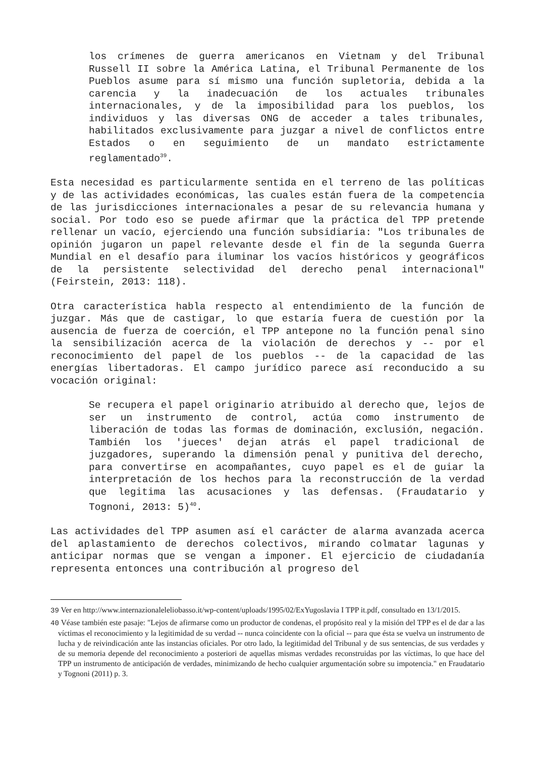los crímenes de guerra americanos en Vietnam y del Tribunal Russell II sobre la América Latina, el Tribunal Permanente de los Pueblos asume para sí mismo una función supletoria, debida a la carencia y la inadecuación de los actuales tribunales internacionales, y de la imposibilidad para los pueblos, los individuos y las diversas ONG de acceder a tales tribunales, habilitados exclusivamente para juzgar a nivel de conflictos entre Estados o en seguimiento de un mandato estrictamente reglamentado<sup>39</sup>.
Esta necesidad es particularmente sentida en el terreno de las políticas y de las actividades económicas, las cuales están fuera de la competencia de las jurisdicciones internacionales a pesar de su relevancia humana y social. Por todo eso se puede afirmar que la práctica del TPP pretende rellenar un vacío, ejerciendo una función subsidiaria: "Los tribunales de opinión jugaron un papel relevante desde el fin de la segunda Guerra Mundial en el desafío para iluminar los vacíos históricos y geográficos de la persistente selectividad del derecho penal internacional" (Feirstein, 2013: 118).
Otra característica habla respecto al entendimiento de la función de juzgar. Más que de castigar, lo que estaría fuera de cuestión por la ausencia de fuerza de coerción, el TPP antepone no la función penal sino la sensibilización acerca de la violación de derechos y -- por el reconocimiento del papel de los pueblos -- de la capacidad de las energías libertadoras. El campo jurídico parece así reconducido a su vocación original:
Se recupera el papel originario atribuido al derecho que, lejos de ser un instrumento de control, actúa como instrumento de liberación de todas las formas de dominación, exclusión, negación. También los 'jueces' dejan atrás el papel tradicional de juzgadores, superando la dimensión penal y punitiva del derecho, para convertirse en acompañantes, cuyo papel es el de guiar la interpretación de los hechos para la reconstrucción de la verdad que legitima las acusaciones y las defensas. (Fraudatario y Tognoni, 2013: 5)<sup>40</sup>.
Las actividades del TPP asumen así el carácter de alarma avanzada acerca del aplastamiento de derechos colectivos, mirando colmatar lagunas y anticipar normas que se vengan a imponer. El ejercicio de ciudadanía representa entonces una contribución al progreso del
39 Ver en http://www.internazionaleleliobasso.it/wp-content/uploads/1995/02/ExYugoslavia I TPP it.pdf, consultado en 13/1/2015.
40 Véase también este pasaje: "Lejos de afirmarse como un productor de condenas, el propósito real y la misión del TPP es el de dar a las víctimas el reconocimiento y la legitimidad de su verdad -- nunca coincidente con la oficial -- para que ésta se vuelva un instrumento de lucha y de reivindicación ante las instancias oficiales. Por otro lado, la legitimidad del Tribunal y de sus sentencias, de sus verdades y de su memoria depende del reconocimiento a posteriori de aquellas mismas verdades reconstruidas por las víctimas, lo que hace del TPP un instrumento de anticipación de verdades, minimizando de hecho cualquier argumentación sobre su impotencia." en Fraudatario y Tognoni (2011) p. 3.